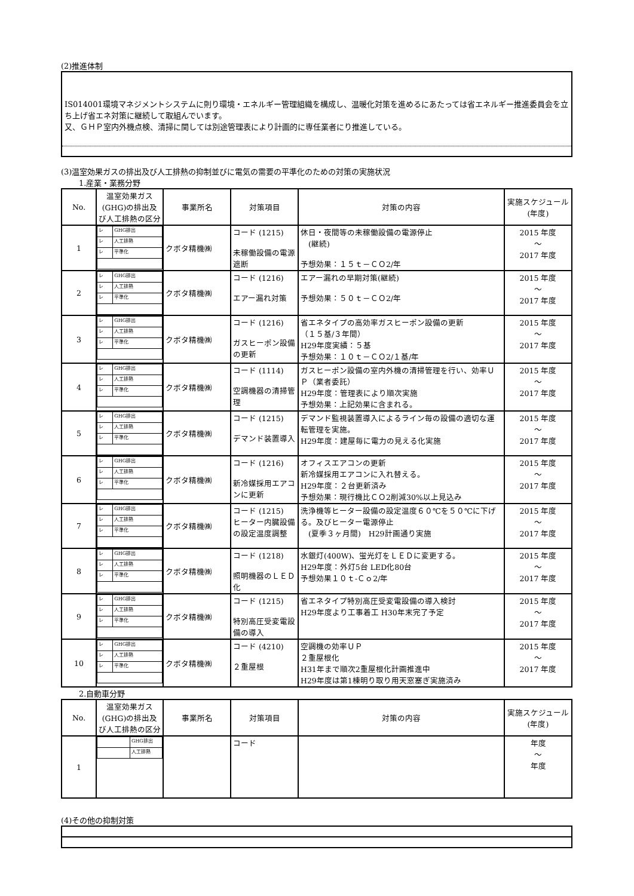(2)推進体制
IS014001環境マネジメントシステムに則り環境・エネルギー管理組織を構成し、温暖化対策を進めるにあたっては省エネルギー推進委員会を立ち上げ省エネ対策に継続して取組んでいます。
又、ＧＨＰ室内外機点検、清掃に関しては別途管理表により計画的に専任業者にり推進している。
(3)温室効果ガスの排出及び人工排熱の抑制並びに電気の需要の平準化のための対策の実施状況
1.産業・業務分野
| No. | 温室効果ガス(GHG)の排出及び人工排熱の区分 | 事業所名 | 対策項目 | 対策の内容 | 実施スケジュール(年度) |
| --- | --- | --- | --- | --- | --- |
| 1 | / レ / GHG排出 / / レ / 人工排熱 / / レ / 平準化 / | クボタ精機㈱ | コード (1215) 未稼働設備の電源遮断 | 休日・夜間等の未稼働設備の電源停止 (継続) 予想効果：１５ｔ－ＣＯ2/年 | 2015 年度 ～ 2017 年度 |
| 2 | / レ / GHG排出 / / レ / 人工排熱 / / レ / 平準化 / | クボタ精機㈱ | コード (1216) エアー漏れ対策 | エアー漏れの早期対策(継続) 予想効果：５０ｔ－ＣＯ2/年 | 2015 年度 ～ 2017 年度 |
| 3 | / レ / GHG排出 / / レ / 人工排熱 / / レ / 平準化 / | クボタ精機㈱ | コード (1216) ガスヒーポン設備の更新 | 省エネタイプの高効率ガスヒーポン設備の更新 （１５基/３年間） H29年度実績：５基 予想効果：１０ｔ－ＣＯ2/１基/年 | 2015 年度 ～ 2017 年度 |
| 4 | / レ / GHG排出 / / レ / 人工排熱 / / レ / 平準化 / | クボタ精機㈱ | コード (1114) 空調機器の清掃管理 | ガスヒーポン設備の室内外機の清掃管理を行い、効率ＵＰ（業者委託） H29年度：管理表により順次実施 予想効果：上記効果に含まれる。 | 2015 年度 ～ 2017 年度 |
| 5 | / レ / GHG排出 / / レ / 人工排熱 / / レ / 平準化 / | クボタ精機㈱ | コード (1215) デマンド装置導入 | デマンド監視装置導入によるライン毎の設備の適切な運転管理を実施。 H29年度：建屋毎に電力の見える化実施 | 2015 年度 ～ 2017 年度 |
| 6 | / レ / GHG排出 / / レ / 人工排熱 / / レ / 平準化 / | クボタ精機㈱ | コード (1216) 新冷媒採用エアコンに更新 | オフィスエアコンの更新 新冷媒採用エアコンに入れ替える。 H29年度：２台更新済み 予想効果：現行機比ＣＯ2削減30%以上見込み | 2015 年度 ～ 2017 年度 |
| 7 | / レ / GHG排出 / / レ / 人工排熱 / / レ / 平準化 / | クボタ精機㈱ | コード (1215) ヒーター内臓設備の設定温度調整 | 洗浄機等ヒーター設備の設定温度６０℃を５０℃に下げる。及びヒーター電源停止 (夏季３ヶ月間) H29計画通り実施 | 2015 年度 ～ 2017 年度 |
| 8 | / レ / GHG排出 / / レ / 人工排熱 / / レ / 平準化 / | クボタ精機㈱ | コード (1218) 照明機器のＬＥＤ化 | 水銀灯(400W)、蛍光灯をＬＥＤに変更する。 H29年度：外灯5台 LED化80台 予想効果１０ｔ-Ｃｏ2/年 | 2015 年度 ～ 2017 年度 |
| 9 | / レ / GHG排出 / / レ / 人工排熱 / / レ / 平準化 / | クボタ精機㈱ | コード (1215) 特別高圧受変電設備の導入 | 省エネタイプ特別高圧受変電設備の導入検討 H29年度より工事着工 H30年末完了予定 | 2015 年度 ～ 2017 年度 |
| 10 | / レ / GHG排出 / / レ / 人工排熱 / / レ / 平準化 / | クボタ精機㈱ | コード (4210) ２重屋根 | 空調機の効率ＵＰ ２重屋根化 H31年まで順次2重屋根化計画推進中 H29年度は第1棟明り取り用天窓塞ぎ実施済み | 2015 年度 ～ 2017 年度 |
2.自動車分野
| No. | 温室効果ガス(GHG)の排出及び人工排熱の区分 | 事業所名 | 対策項目 | 対策の内容 | 実施スケジュール(年度) |
| --- | --- | --- | --- | --- | --- |
| 1 | / / GHG排出 / / / 人工排熱 / | | コード | | 年度 ～ 年度 |
(4)その他の抑制対策